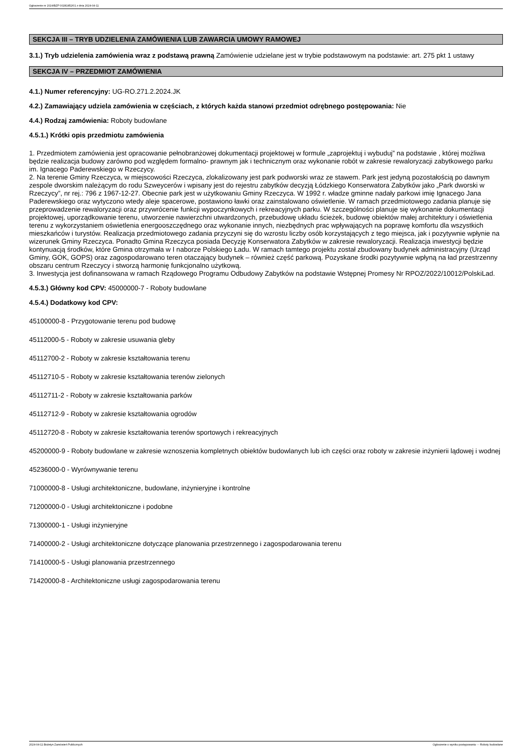Ogłoszenie nr 2024/BZP 00281852/01 z dnia 2024-04-11
SEKCJA III – TRYB UDZIELENIA ZAMÓWIENIA LUB ZAWARCIA UMOWY RAMOWEJ
3.1.) Tryb udzielenia zamówienia wraz z podstawą prawną Zamówienie udzielane jest w trybie podstawowym na podstawie: art. 275 pkt 1 ustawy
SEKCJA IV – PRZEDMIOT ZAMÓWIENIA
4.1.) Numer referencyjny: UG-RO.271.2.2024.JK
4.2.) Zamawiający udziela zamówienia w częściach, z których każda stanowi przedmiot odrębnego postępowania: Nie
4.4.) Rodzaj zamówienia: Roboty budowlane
4.5.1.) Krótki opis przedmiotu zamówienia
1. Przedmiotem zamówienia jest opracowanie pełnobranżowej dokumentacji projektowej w formule „zaprojektuj i wybuduj” na podstawie , której możliwa będzie realizacja budowy zarówno pod względem formalno- prawnym jak i technicznym oraz wykonanie robót w zakresie rewaloryzacji zabytkowego parku im. Ignacego Paderewskiego w Rzeczycy.
2. Na terenie Gminy Rzeczyca, w miejscowości Rzeczyca, zlokalizowany jest park podworski wraz ze stawem. Park jest jedyną pozostałością po dawnym zespole dworskim należącym do rodu Szweycerów i wpisany jest do rejestru zabytków decyzją Łódzkiego Konserwatora Zabytków jako „Park dworski w Rzeczycy”, nr rej.: 796 z 1967-12-27. Obecnie park jest w użytkowaniu Gminy Rzeczyca. W 1992 r. władze gminne nadały parkowi imię Ignacego Jana Paderewskiego oraz wytyczono wtedy aleje spacerowe, postawiono ławki oraz zainstalowano oświetlenie. W ramach przedmiotowego zadania planuje się przeprowadzenie rewaloryzacji oraz przywrócenie funkcji wypoczynkowych i rekreacyjnych parku. W szczególności planuje się wykonanie dokumentacji projektowej, uporządkowanie terenu, utworzenie nawierzchni utwardzonych, przebudowę układu ścieżek, budowę obiektów małej architektury i oświetlenia terenu z wykorzystaniem oświetlenia energooszczędnego oraz wykonanie innych, niezbędnych prac wpływających na poprawę komfortu dla wszystkich mieszkańców i turystów. Realizacja przedmiotowego zadania przyczyni się do wzrostu liczby osób korzystających z tego miejsca, jak i pozytywnie wpłynie na wizerunek Gminy Rzeczyca. Ponadto Gmina Rzeczyca posiada Decyzję Konserwatora Zabytków w zakresie rewaloryzacji. Realizacja inwestycji będzie kontynuacją środków, które Gmina otrzymała w I naborze Polskiego Ładu. W ramach tamtego projektu został zbudowany budynek administracyjny (Urząd Gminy, GOK, GOPS) oraz zagospodarowano teren otaczający budynek – również część parkową. Pozyskane środki pozytywnie wpłyną na ład przestrzenny obszaru centrum Rzeczycy i stworzą harmonię funkcjonalno użytkową.
3. Inwestycja jest dofinansowana w ramach Rządowego Programu Odbudowy Zabytków na podstawie Wstępnej Promesy Nr RPOZ/2022/10012/PolskiLad.
4.5.3.) Główny kod CPV: 45000000-7 - Roboty budowlane
4.5.4.) Dodatkowy kod CPV:
45100000-8 - Przygotowanie terenu pod budowę
45112000-5 - Roboty w zakresie usuwania gleby
45112700-2 - Roboty w zakresie kształtowania terenu
45112710-5 - Roboty w zakresie kształtowania terenów zielonych
45112711-2 - Roboty w zakresie kształtowania parków
45112712-9 - Roboty w zakresie kształtowania ogrodów
45112720-8 - Roboty w zakresie kształtowania terenów sportowych i rekreacyjnych
45200000-9 - Roboty budowlane w zakresie wznoszenia kompletnych obiektów budowlanych lub ich części oraz roboty w zakresie inżynierii lądowej i wodnej
45236000-0 - Wyrównywanie terenu
71000000-8 - Usługi architektoniczne, budowlane, inżynieryjne i kontrolne
71200000-0 - Usługi architektoniczne i podobne
71300000-1 - Usługi inżynieryjne
71400000-2 - Usługi architektoniczne dotyczące planowania przestrzennego i zagospodarowania terenu
71410000-5 - Usługi planowania przestrzennego
71420000-8 - Architektoniczne usługi zagospodarowania terenu
2024-04-11 Biuletyn Zamówień Publicznych Ogłoszenie o wyniku postępowania - - Roboty budowlane